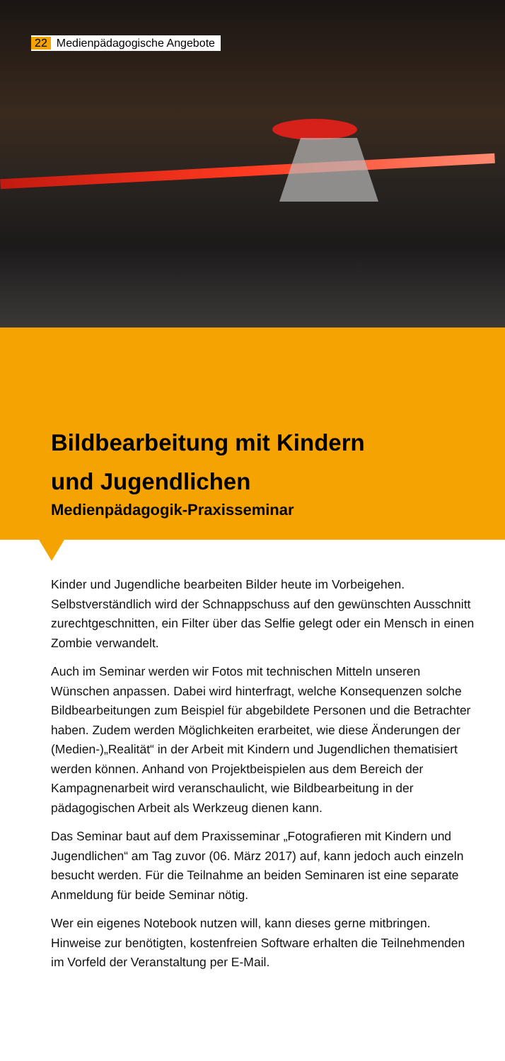22 Medienpädagogische Angebote
Bildbearbeitung mit Kindern
und Jugendlichen
Medienpädagogik-Praxisseminar
Kinder und Jugendliche bearbeiten Bilder heute im Vorbeigehen. Selbstverständlich wird der Schnappschuss auf den gewünschten Ausschnitt zurechtgeschnitten, ein Filter über das Selfie gelegt oder ein Mensch in einen Zombie verwandelt.
Auch im Seminar werden wir Fotos mit technischen Mitteln unseren Wünschen anpassen. Dabei wird hinterfragt, welche Konsequenzen solche Bildbearbeitungen zum Beispiel für abgebildete Personen und die Betrachter haben. Zudem werden Möglichkeiten erarbeitet, wie diese Änderungen der (Medien-)„Realität“ in der Arbeit mit Kindern und Jugendlichen thematisiert werden können. Anhand von Projektbeispielen aus dem Bereich der Kampagnenarbeit wird veranschaulicht, wie Bildbearbeitung in der pädagogischen Arbeit als Werkzeug dienen kann.
Das Seminar baut auf dem Praxisseminar „Fotografieren mit Kindern und Jugendlichen“ am Tag zuvor (06. März 2017) auf, kann jedoch auch einzeln besucht werden. Für die Teilnahme an beiden Seminaren ist eine separate Anmeldung für beide Seminar nötig.
Wer ein eigenes Notebook nutzen will, kann dieses gerne mitbringen. Hinweise zur benötigten, kostenfreien Software erhalten die Teilnehmenden im Vorfeld der Veranstaltung per E-Mail.